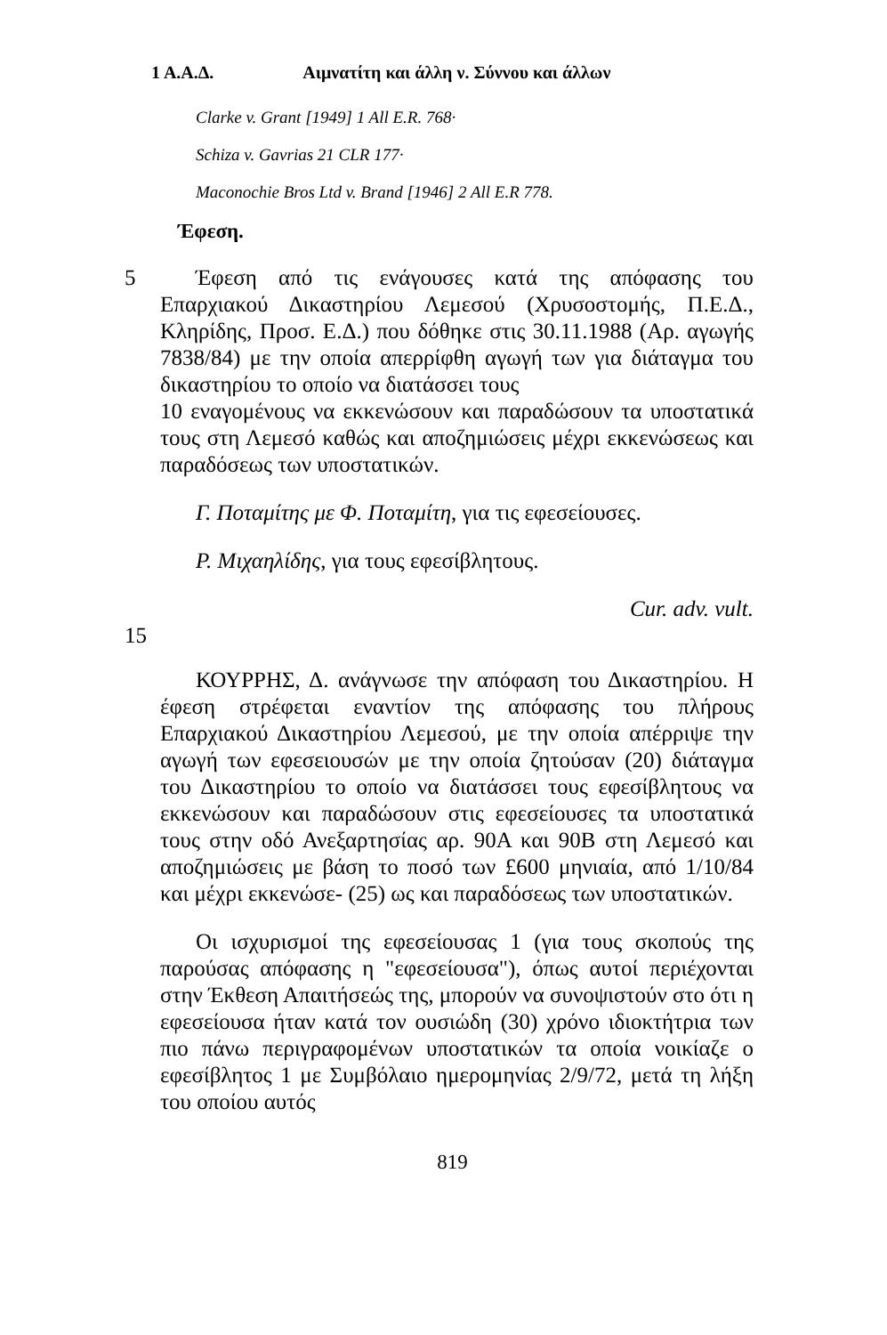1 Α.Α.Δ. Αιμνατίτη και άλλη ν. Σύννου και άλλων
Clarke v. Grant [1949] 1 All E.R. 768·
Schiza v. Gavrias 21 CLR 177·
Maconochie Bros Ltd v. Brand [1946] 2 All E.R 778.
Έφεση.
5 Έφεση από τις ενάγουσες κατά της απόφασης του Επαρχιακού Δικαστηρίου Λεμεσού (Χρυσοστομής, Π.Ε.Δ., Κληρίδης, Προσ. Ε.Δ.) που δόθηκε στις 30.11.1988 (Αρ. αγωγής 7838/84) με την οποία απερρίφθη αγωγή των για διάταγμα του δικαστηρίου το οποίο να διατάσσει τους
10 εναγομένους να εκκενώσουν και παραδώσουν τα υποστατικά τους στη Λεμεσό καθώς και αποζημιώσεις μέχρι εκκενώσεως και παραδόσεως των υποστατικών.
Γ. Ποταμίτης με Φ. Ποταμίτη, για τις εφεσείουσες.
Ρ. Μιχαηλίδης, για τους εφεσίβλητους.
Cur. adv. vult.
15
ΚΟΥΡΡΗΣ, Δ. ανάγνωσε την απόφαση του Δικαστηρίου. Η έφεση στρέφεται εναντίον της απόφασης του πλήρους Επαρχιακού Δικαστηρίου Λεμεσού, με την οποία απέρριψε την αγωγή των εφεσειουσών με την οποία ζητούσαν (20) διάταγμα του Δικαστηρίου το οποίο να διατάσσει τους εφεσίβλητους να εκκενώσουν και παραδώσουν στις εφεσείουσες τα υποστατικά τους στην οδό Ανεξαρτησίας αρ. 90Α και 90Β στη Λεμεσό και αποζημιώσεις με βάση το ποσό των £600 μηνιαία, από 1/10/84 και μέχρι εκκενώσε- (25) ως και παραδόσεως των υποστατικών.
Οι ισχυρισμοί της εφεσείουσας 1 (για τους σκοπούς της παρούσας απόφασης η "εφεσείουσα"), όπως αυτοί περιέχονται στην Έκθεση Απαιτήσεώς της, μπορούν να συνοψιστούν στο ότι η εφεσείουσα ήταν κατά τον ουσιώδη (30) χρόνο ιδιοκτήτρια των πιο πάνω περιγραφομένων υποστατικών τα οποία νοικίαζε ο εφεσίβλητος 1 με Συμβόλαιο ημερομηνίας 2/9/72, μετά τη λήξη του οποίου αυτός
819